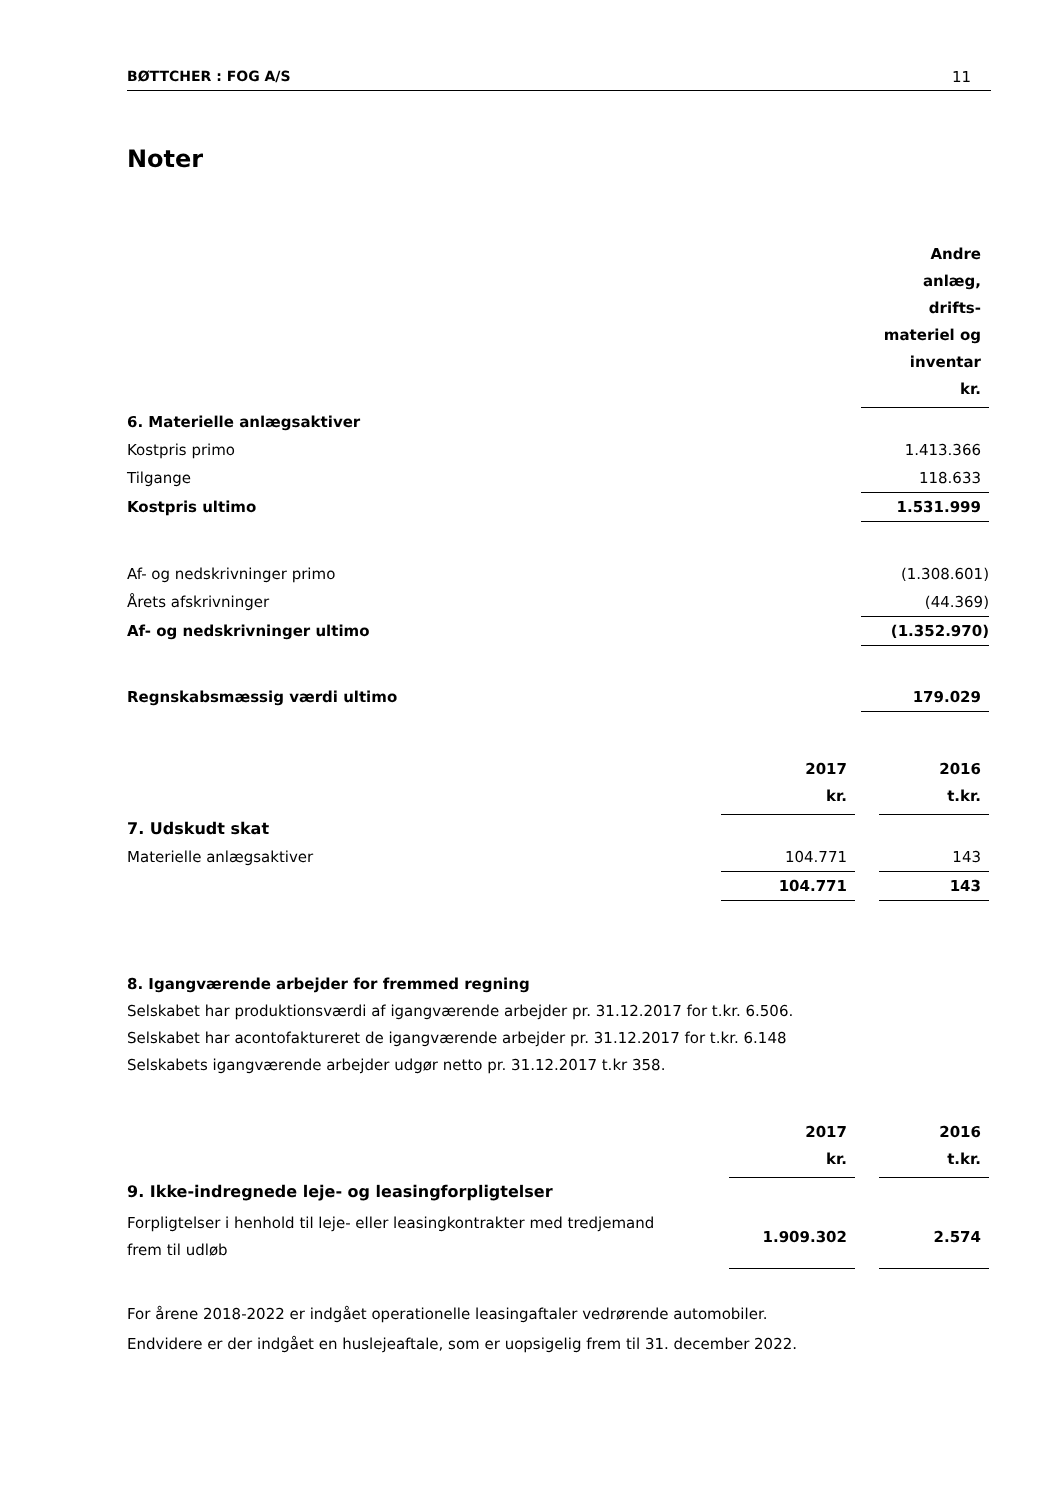BØTTCHER : FOG A/S 11
Noter
| | Andre anlæg, drifts- materiel og inventar kr. |
| 6. Materielle anlægsaktiver | |
| Kostpris primo | 1.413.366 |
| Tilgange | 118.633 |
| Kostpris ultimo | 1.531.999 |
| Af- og nedskrivninger primo | (1.308.601) |
| Årets afskrivninger | (44.369) |
| Af- og nedskrivninger ultimo | (1.352.970) |
| Regnskabsmæssig værdi ultimo | 179.029 |
| | 2017 kr. | | 2016 t.kr. |
| 7. Udskudt skat | | | |
| Materielle anlægsaktiver | 104.771 | | 143 |
| | 104.771 | | 143 |
8. Igangværende arbejder for fremmed regning
Selskabet har produktionsværdi af igangværende arbejder pr. 31.12.2017 for t.kr. 6.506.
Selskabet har acontofaktureret de igangværende arbejder pr. 31.12.2017 for t.kr. 6.148
Selskabets igangværende arbejder udgør netto pr. 31.12.2017 t.kr 358.
| | 2017 kr. | | 2016 t.kr. |
| 9. Ikke-indregnede leje- og leasingforpligtelser | | | |
| Forpligtelser i henhold til leje- eller leasingkontrakter med tredjemand frem til udløb | 1.909.302 | | 2.574 |
For årene 2018-2022 er indgået operationelle leasingaftaler vedrørende automobiler.
Endvidere er der indgået en huslejeaftale, som er uopsigelig frem til 31. december 2022.